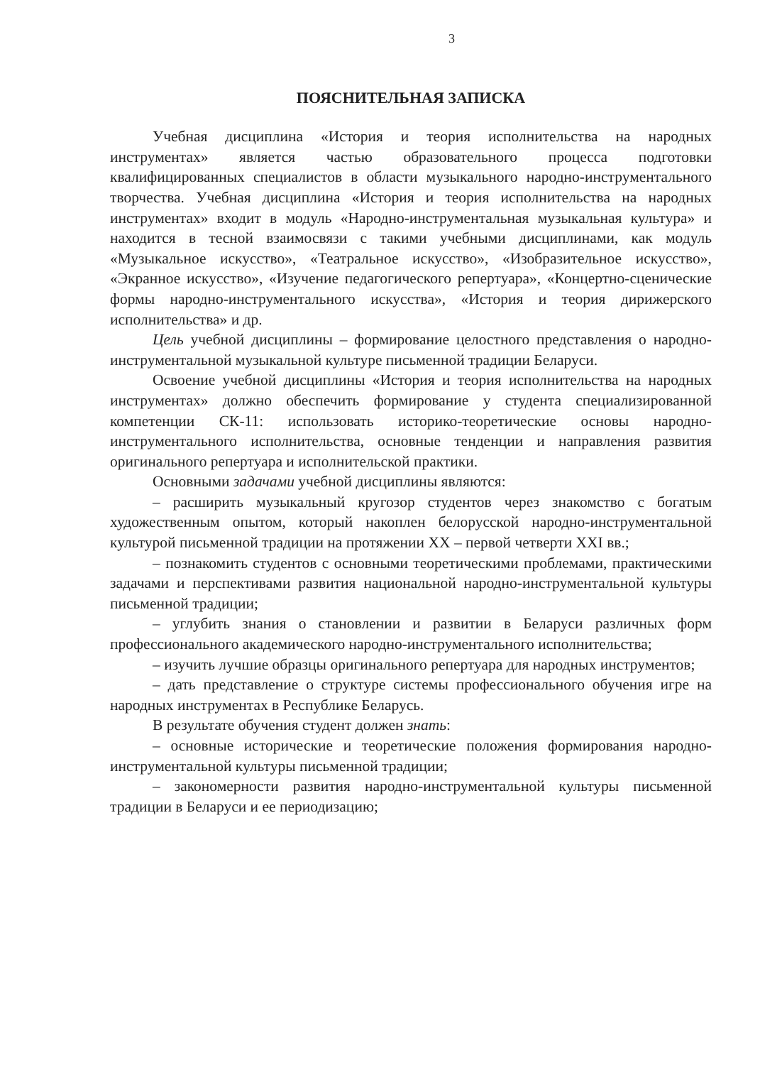3
ПОЯСНИТЕЛЬНАЯ ЗАПИСКА
Учебная дисциплина «История и теория исполнительства на народных инструментах» является частью образовательного процесса подготовки квалифицированных специалистов в области музыкального народно-инструментального творчества. Учебная дисциплина «История и теория исполнительства на народных инструментах» входит в модуль «Народно-инструментальная музыкальная культура» и находится в тесной взаимосвязи с такими учебными дисциплинами, как модуль «Музыкальное искусство», «Театральное искусство», «Изобразительное искусство», «Экранное искусство», «Изучение педагогического репертуара», «Концертно-сценические формы народно-инструментального искусства», «История и теория дирижерского исполнительства» и др.
Цель учебной дисциплины – формирование целостного представления о народно-инструментальной музыкальной культуре письменной традиции Беларуси.
Освоение учебной дисциплины «История и теория исполнительства на народных инструментах» должно обеспечить формирование у студента специализированной компетенции СК-11: использовать историко-теоретические основы народно-инструментального исполнительства, основные тенденции и направления развития оригинального репертуара и исполнительской практики.
Основными задачами учебной дисциплины являются:
– расширить музыкальный кругозор студентов через знакомство с богатым художественным опытом, который накоплен белорусской народно-инструментальной культурой письменной традиции на протяжении XX – первой четверти XXI вв.;
– познакомить студентов с основными теоретическими проблемами, практическими задачами и перспективами развития национальной народно-инструментальной культуры письменной традиции;
– углубить знания о становлении и развитии в Беларуси различных форм профессионального академического народно-инструментального исполнительства;
– изучить лучшие образцы оригинального репертуара для народных инструментов;
– дать представление о структуре системы профессионального обучения игре на народных инструментах в Республике Беларусь.
В результате обучения студент должен знать:
– основные исторические и теоретические положения формирования народно-инструментальной культуры письменной традиции;
– закономерности развития народно-инструментальной культуры письменной традиции в Беларуси и ее периодизацию;